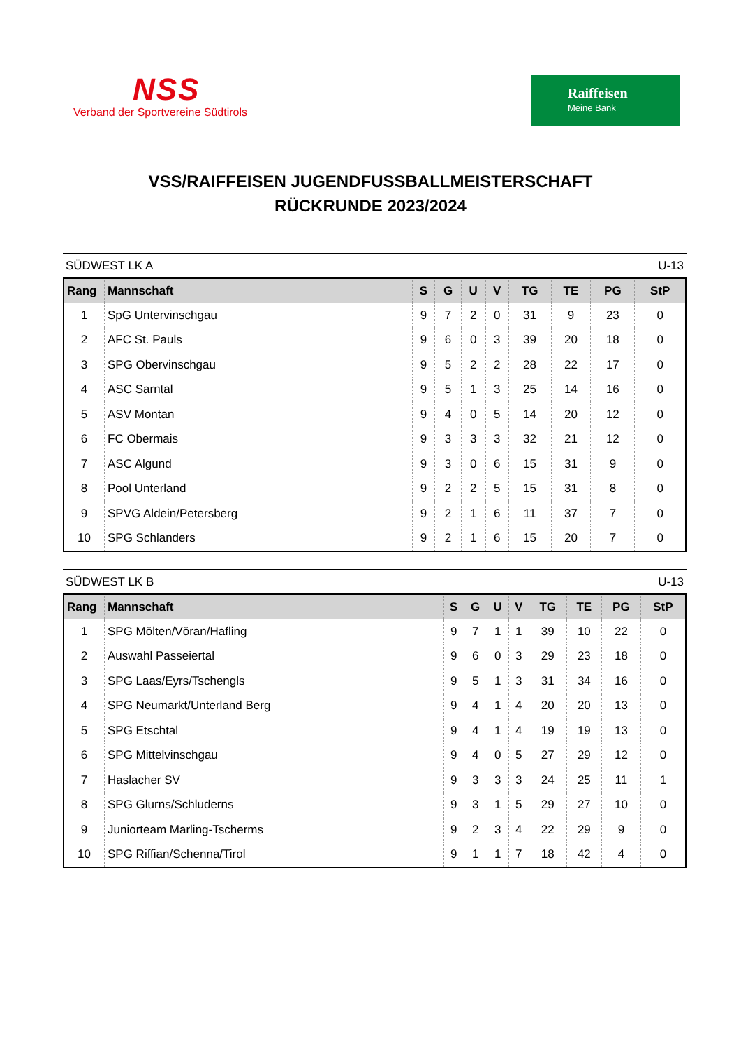NSS
Verband der Sportvereine Südtirols
Raiffeisen
Meine Bank
VSS/RAIFFEISEN JUGENDFUSSBALLMEISTERSCHAFT
RÜCKRUNDE 2023/2024
SÜDWEST LK A U-13
| Rang | Mannschaft | S | G | U | V | TG | TE | PG | StP |
| --- | --- | --- | --- | --- | --- | --- | --- | --- | --- |
| 1 | SpG Untervinschgau | 9 | 7 | 2 | 0 | 31 | 9 | 23 | 0 |
| 2 | AFC St. Pauls | 9 | 6 | 0 | 3 | 39 | 20 | 18 | 0 |
| 3 | SPG Obervinschgau | 9 | 5 | 2 | 2 | 28 | 22 | 17 | 0 |
| 4 | ASC Sarntal | 9 | 5 | 1 | 3 | 25 | 14 | 16 | 0 |
| 5 | ASV Montan | 9 | 4 | 0 | 5 | 14 | 20 | 12 | 0 |
| 6 | FC Obermais | 9 | 3 | 3 | 3 | 32 | 21 | 12 | 0 |
| 7 | ASC Algund | 9 | 3 | 0 | 6 | 15 | 31 | 9 | 0 |
| 8 | Pool Unterland | 9 | 2 | 2 | 5 | 15 | 31 | 8 | 0 |
| 9 | SPVG Aldein/Petersberg | 9 | 2 | 1 | 6 | 11 | 37 | 7 | 0 |
| 10 | SPG Schlanders | 9 | 2 | 1 | 6 | 15 | 20 | 7 | 0 |
SÜDWEST LK B U-13
| Rang | Mannschaft | S | G | U | V | TG | TE | PG | StP |
| --- | --- | --- | --- | --- | --- | --- | --- | --- | --- |
| 1 | SPG Mölten/Vöran/Hafling | 9 | 7 | 1 | 1 | 39 | 10 | 22 | 0 |
| 2 | Auswahl Passeiertal | 9 | 6 | 0 | 3 | 29 | 23 | 18 | 0 |
| 3 | SPG Laas/Eyrs/Tschengls | 9 | 5 | 1 | 3 | 31 | 34 | 16 | 0 |
| 4 | SPG Neumarkt/Unterland Berg | 9 | 4 | 1 | 4 | 20 | 20 | 13 | 0 |
| 5 | SPG Etschtal | 9 | 4 | 1 | 4 | 19 | 19 | 13 | 0 |
| 6 | SPG Mittelvinschgau | 9 | 4 | 0 | 5 | 27 | 29 | 12 | 0 |
| 7 | Haslacher SV | 9 | 3 | 3 | 3 | 24 | 25 | 11 | 1 |
| 8 | SPG Glurns/Schluderns | 9 | 3 | 1 | 5 | 29 | 27 | 10 | 0 |
| 9 | Juniorteam Marling-Tscherms | 9 | 2 | 3 | 4 | 22 | 29 | 9 | 0 |
| 10 | SPG Riffian/Schenna/Tirol | 9 | 1 | 1 | 7 | 18 | 42 | 4 | 0 |